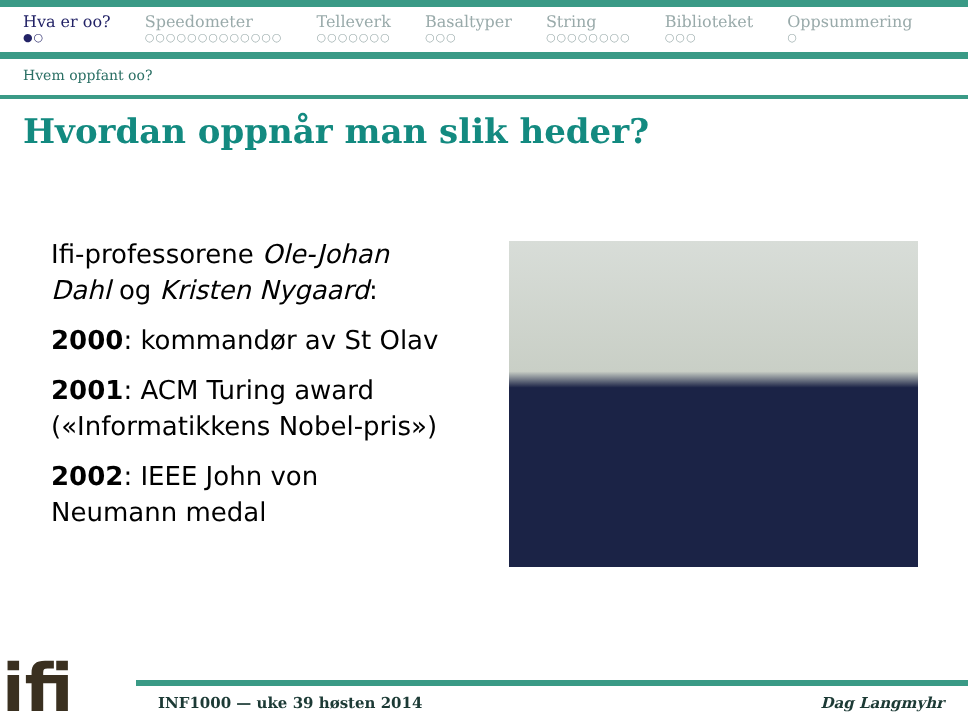Hva er oo?
●○
Speedometer
○○○○○○○○○○○○○
Telleverk
○○○○○○○
Basaltyper
○○○
String
○○○○○○○○
Biblioteket
○○○
Oppsummering
○
Hvem oppfant oo?
Hvordan oppnår man slik heder?
Ifi-professorene Ole-Johan Dahl og Kristen Nygaard:
2000: kommandør av St Olav
2001: ACM Turing award («Informatikkens Nobel-pris»)
2002: IEEE John von Neumann medal
ifi INF1000 — uke 39 høsten 2014 Dag Langmyhr